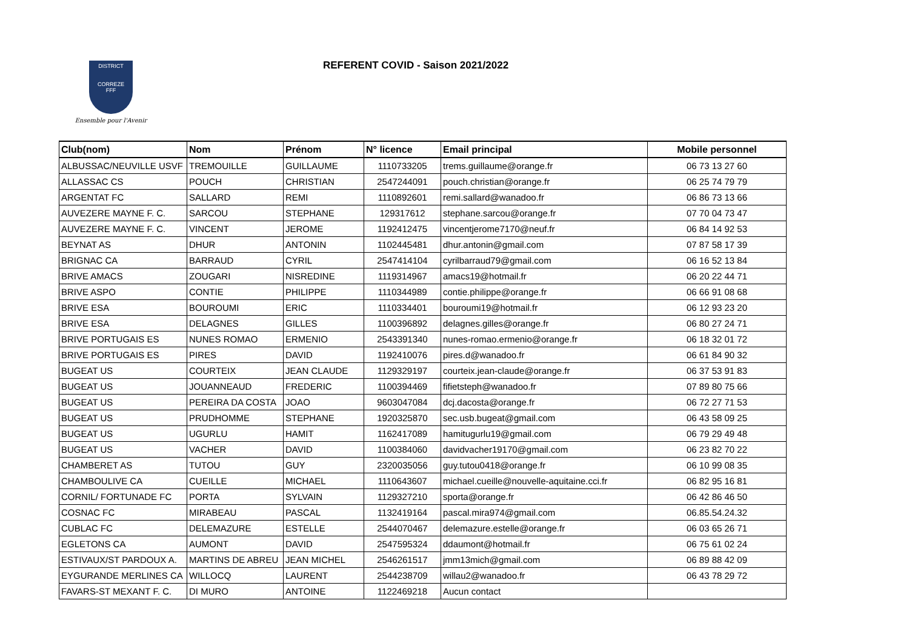DISTRICT
CORREZE
FFF
Ensemble pour l'Avenir
REFERENT COVID - Saison 2021/2022
| Club(nom) | Nom | Prénom | N° licence | Email principal | Mobile personnel |
| --- | --- | --- | --- | --- | --- |
| ALBUSSAC/NEUVILLE USVF | TREMOUILLE | GUILLAUME | 1110733205 | trems.guillaume@orange.fr | 06 73 13 27 60 |
| ALLASSAC CS | POUCH | CHRISTIAN | 2547244091 | pouch.christian@orange.fr | 06 25 74 79 79 |
| ARGENTAT FC | SALLARD | REMI | 1110892601 | remi.sallard@wanadoo.fr | 06 86 73 13 66 |
| AUVEZERE MAYNE F. C. | SARCOU | STEPHANE | 129317612 | stephane.sarcou@orange.fr | 07 70 04 73 47 |
| AUVEZERE MAYNE F. C. | VINCENT | JEROME | 1192412475 | vincentjerome7170@neuf.fr | 06 84 14 92 53 |
| BEYNAT AS | DHUR | ANTONIN | 1102445481 | dhur.antonin@gmail.com | 07 87 58 17 39 |
| BRIGNAC CA | BARRAUD | CYRIL | 2547414104 | cyrilbarraud79@gmail.com | 06 16 52 13 84 |
| BRIVE AMACS | ZOUGARI | NISREDINE | 1119314967 | amacs19@hotmail.fr | 06 20 22 44 71 |
| BRIVE ASPO | CONTIE | PHILIPPE | 1110344989 | contie.philippe@orange.fr | 06 66 91 08 68 |
| BRIVE ESA | BOUROUMI | ERIC | 1110334401 | bouroumi19@hotmail.fr | 06 12 93 23 20 |
| BRIVE ESA | DELAGNES | GILLES | 1100396892 | delagnes.gilles@orange.fr | 06 80 27 24 71 |
| BRIVE PORTUGAIS ES | NUNES ROMAO | ERMENIO | 2543391340 | nunes-romao.ermenio@orange.fr | 06 18 32 01 72 |
| BRIVE PORTUGAIS ES | PIRES | DAVID | 1192410076 | pires.d@wanadoo.fr | 06 61 84 90 32 |
| BUGEAT US | COURTEIX | JEAN CLAUDE | 1129329197 | courteix.jean-claude@orange.fr | 06 37 53 91 83 |
| BUGEAT US | JOUANNEAUD | FREDERIC | 1100394469 | fifietsteph@wanadoo.fr | 07 89 80 75 66 |
| BUGEAT US | PEREIRA DA COSTA | JOAO | 9603047084 | dcj.dacosta@orange.fr | 06 72 27 71 53 |
| BUGEAT US | PRUDHOMME | STEPHANE | 1920325870 | sec.usb.bugeat@gmail.com | 06 43 58 09 25 |
| BUGEAT US | UGURLU | HAMIT | 1162417089 | hamitugurlu19@gmail.com | 06 79 29 49 48 |
| BUGEAT US | VACHER | DAVID | 1100384060 | davidvacher19170@gmail.com | 06 23 82 70 22 |
| CHAMBERET AS | TUTOU | GUY | 2320035056 | guy.tutou0418@orange.fr | 06 10 99 08 35 |
| CHAMBOULIVE CA | CUEILLE | MICHAEL | 1110643607 | michael.cueille@nouvelle-aquitaine.cci.fr | 06 82 95 16 81 |
| CORNIL/ FORTUNADE FC | PORTA | SYLVAIN | 1129327210 | sporta@orange.fr | 06 42 86 46 50 |
| COSNAC FC | MIRABEAU | PASCAL | 1132419164 | pascal.mira974@gmail.com | 06.85.54.24.32 |
| CUBLAC FC | DELEMAZURE | ESTELLE | 2544070467 | delemazure.estelle@orange.fr | 06 03 65 26 71 |
| EGLETONS CA | AUMONT | DAVID | 2547595324 | ddaumont@hotmail.fr | 06 75 61 02 24 |
| ESTIVAUX/ST PARDOUX A. | MARTINS DE ABREU | JEAN MICHEL | 2546261517 | jmm13mich@gmail.com | 06 89 88 42 09 |
| EYGURANDE MERLINES CA | WILLOCQ | LAURENT | 2544238709 | willau2@wanadoo.fr | 06 43 78 29 72 |
| FAVARS-ST MEXANT F. C. | DI MURO | ANTOINE | 1122469218 | Aucun contact | |